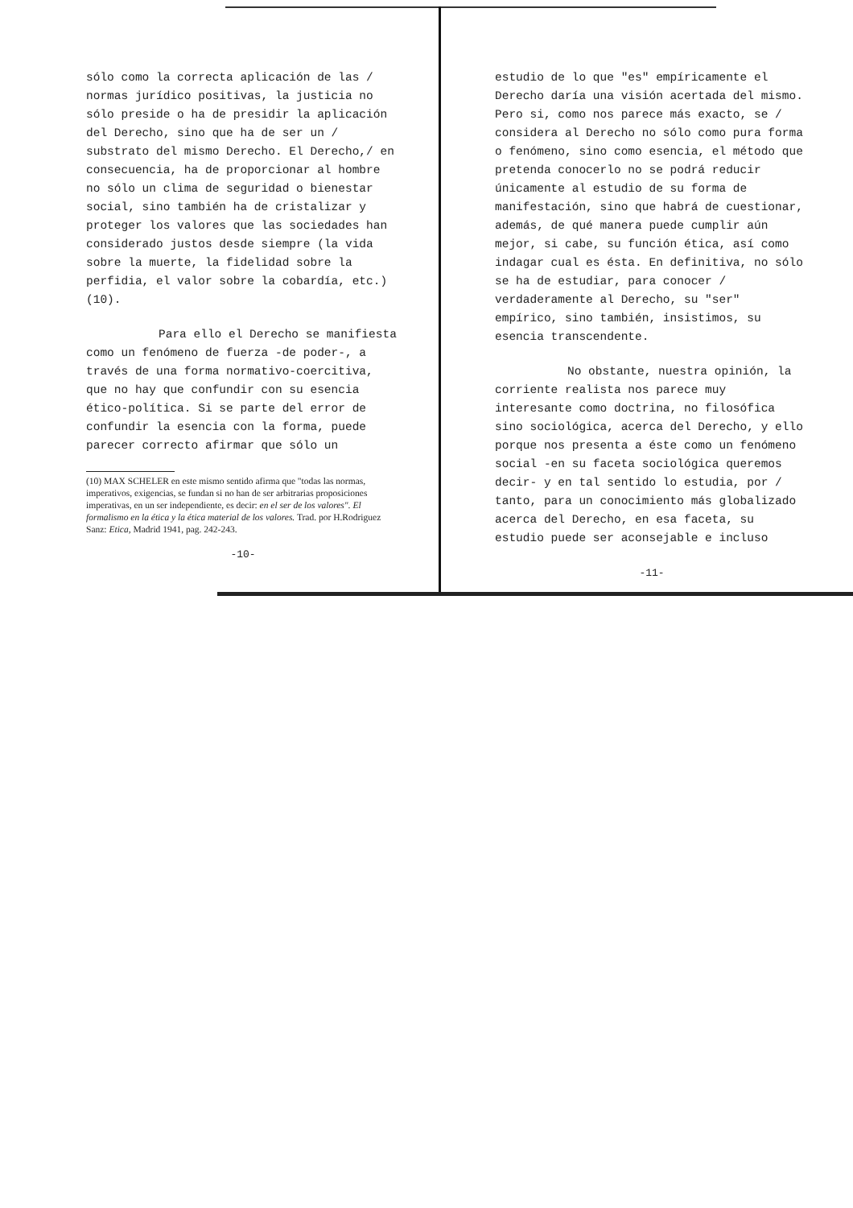sólo como la correcta aplicación de las / normas jurídico positivas, la justicia no sólo preside o ha de presidir la aplicación del Derecho, sino que ha de ser un / substrato del mismo Derecho. El Derecho,/ en consecuencia, ha de proporcionar al hombre no sólo un clima de seguridad o bienestar social, sino también ha de cristalizar y proteger los valores que las sociedades han considerado justos desde siempre (la vida sobre la muerte, la fidelidad sobre la perfidia, el valor sobre la cobardía, etc.) (10).
Para ello el Derecho se manifiesta como un fenómeno de fuerza -de poder-, a través de una forma normativo-coercitiva, que no hay que confundir con su esencia ético-política. Si se parte del error de confundir la esencia con la forma, puede parecer correcto afirmar que sólo un
(10) MAX SCHELER en este mismo sentido afirma que "todas las normas, imperativos, exigencias, se fundan si no han de ser arbitrarias proposiciones imperativas, en un ser independiente, es decir: en el ser de los valores". El formalismo en la ética y la ética material de los valores. Trad. por H.Rodriguez Sanz: Etica, Madrid 1941, pag. 242-243.
-10-
estudio de lo que "es" empíricamente el Derecho daría una visión acertada del mismo. Pero si, como nos parece más exacto, se / considera al Derecho no sólo como pura forma o fenómeno, sino como esencia, el método que pretenda conocerlo no se podrá reducir únicamente al estudio de su forma de manifestación, sino que habrá de cuestionar, además, de qué manera puede cumplir aún mejor, si cabe, su función ética, así como indagar cual es ésta. En definitiva, no sólo se ha de estudiar, para conocer / verdaderamente al Derecho, su "ser" empírico, sino también, insistimos, su esencia transcendente.
No obstante, nuestra opinión, la corriente realista nos parece muy interesante como doctrina, no filosófica sino sociológica, acerca del Derecho, y ello porque nos presenta a éste como un fenómeno social -en su faceta sociológica queremos decir- y en tal sentido lo estudia, por / tanto, para un conocimiento más globalizado acerca del Derecho, en esa faceta, su estudio puede ser aconsejable e incluso
-11-